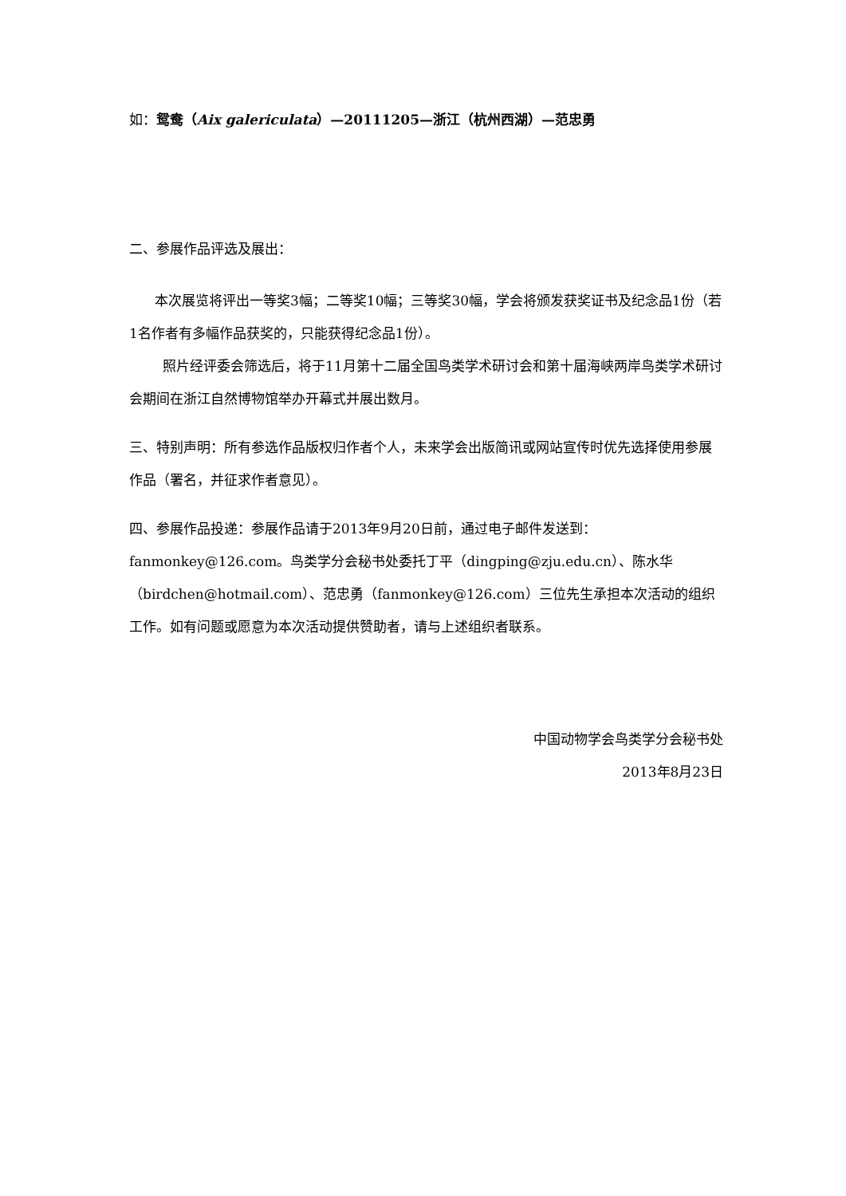如：鸳鸯（Aix galericulata）—20111205—浙江（杭州西湖）—范忠勇
二、参展作品评选及展出：
本次展览将评出一等奖3幅；二等奖10幅；三等奖30幅，学会将颁发获奖证书及纪念品1份（若1名作者有多幅作品获奖的，只能获得纪念品1份）。
照片经评委会筛选后，将于11月第十二届全国鸟类学术研讨会和第十届海峡两岸鸟类学术研讨会期间在浙江自然博物馆举办开幕式并展出数月。
三、特别声明：所有参选作品版权归作者个人，未来学会出版简讯或网站宣传时优先选择使用参展作品（署名，并征求作者意见）。
四、参展作品投递：参展作品请于2013年9月20日前，通过电子邮件发送到：fanmonkey@126.com。鸟类学分会秘书处委托丁平（dingping@zju.edu.cn）、陈水华（birdchen@hotmail.com）、范忠勇（fanmonkey@126.com）三位先生承担本次活动的组织工作。如有问题或愿意为本次活动提供赞助者，请与上述组织者联系。
中国动物学会鸟类学分会秘书处
2013年8月23日